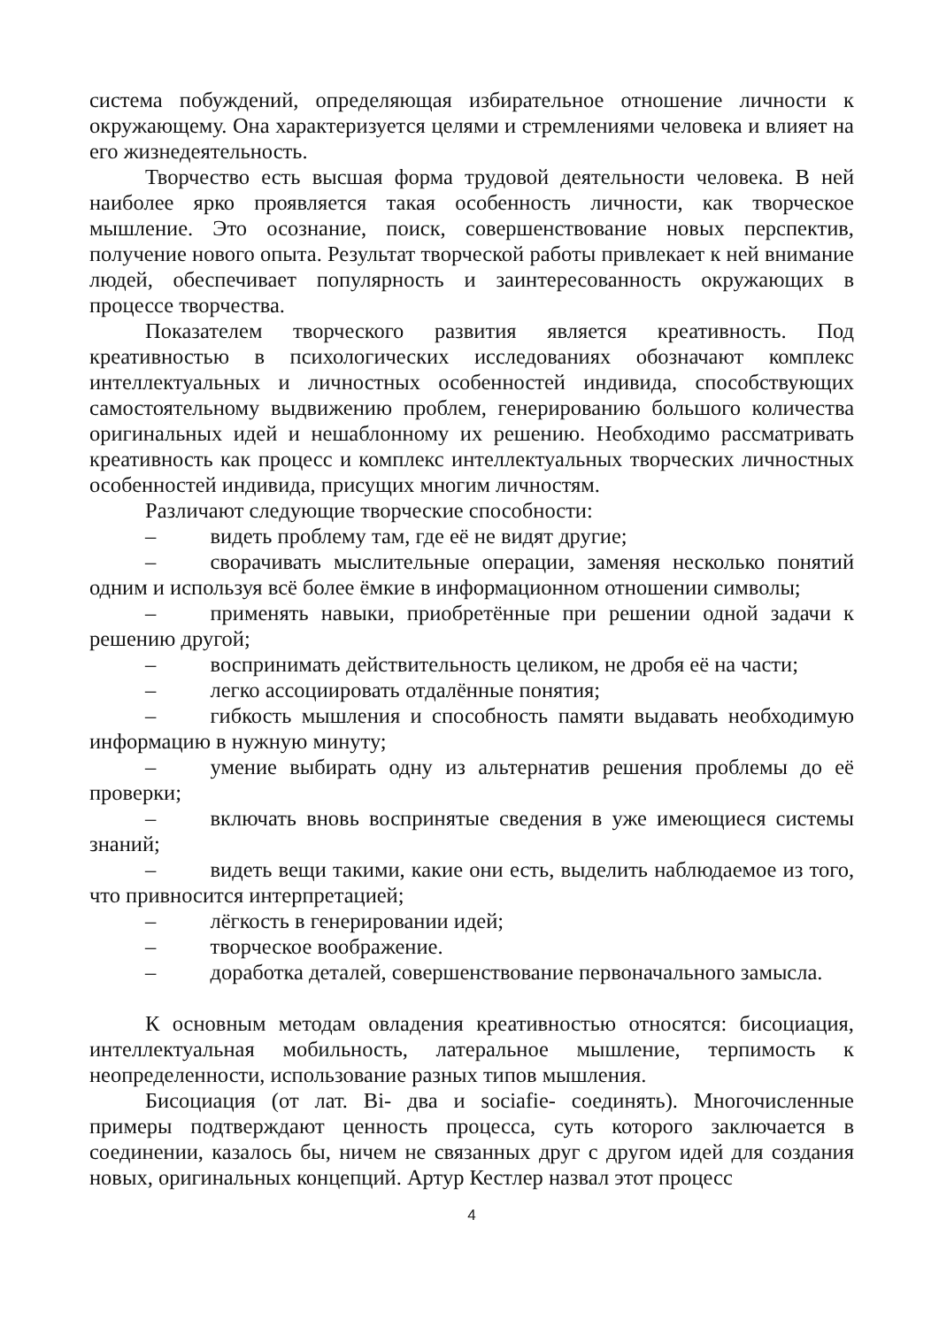система побуждений, определяющая избирательное отношение личности к окружающему. Она характеризуется целями и стремлениями человека и влияет на его жизнедеятельность.
Творчество есть высшая форма трудовой деятельности человека. В ней наиболее ярко проявляется такая особенность личности, как творческое мышление. Это осознание, поиск, совершенствование новых перспектив, получение нового опыта. Результат творческой работы привлекает к ней внимание людей, обеспечивает популярность и заинтересованность окружающих в процессе творчества.
Показателем творческого развития является креативность. Под креативностью в психологических исследованиях обозначают комплекс интеллектуальных и личностных особенностей индивида, способствующих самостоятельному выдвижению проблем, генерированию большого количества оригинальных идей и нешаблонному их решению. Необходимо рассматривать креативность как процесс и комплекс интеллектуальных творческих личностных особенностей индивида, присущих многим личностям.
Различают следующие творческие способности:
–   видеть проблему там, где её не видят другие;
–   сворачивать мыслительные операции, заменяя несколько понятий одним и используя всё более ёмкие в информационном отношении символы;
–   применять навыки, приобретённые при решении одной задачи к решению другой;
–   воспринимать действительность целиком, не дробя её на части;
–   легко ассоциировать отдалённые понятия;
–   гибкость мышления и способность памяти выдавать необходимую информацию в нужную минуту;
–   умение выбирать одну из альтернатив решения проблемы до её проверки;
–   включать вновь воспринятые сведения в уже имеющиеся системы знаний;
–   видеть вещи такими, какие они есть, выделить наблюдаемое из того, что привносится интерпретацией;
–   лёгкость в генерировании идей;
–   творческое воображение.
–   доработка деталей, совершенствование первоначального замысла.
К основным методам овладения креативностью относятся: бисоциация, интеллектуальная мобильность, латеральное мышление, терпимость к неопределенности, использование разных типов мышления.
Бисоциация (от лат. Bi- два и sociafie- соединять). Многочисленные примеры подтверждают ценность процесса, суть которого заключается в соединении, казалось бы, ничем не связанных друг с другом идей для создания новых, оригинальных концепций. Артур Кестлер назвал этот процесс
4